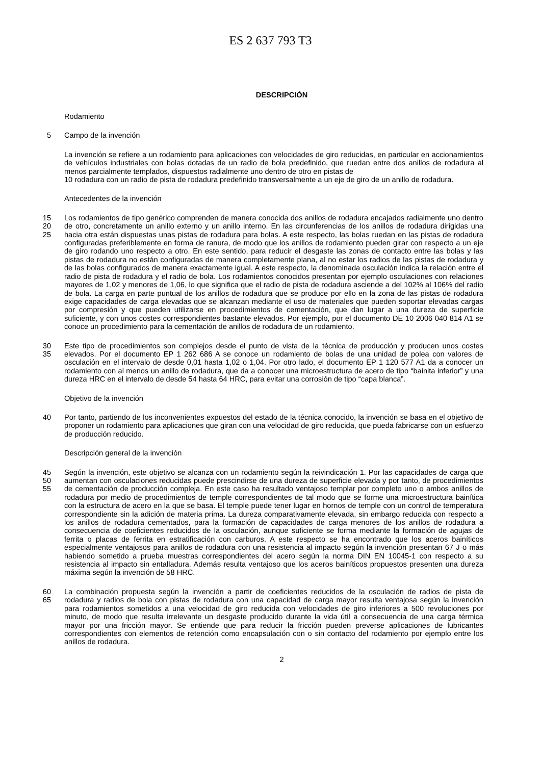ES 2 637 793 T3
DESCRIPCIÓN
Rodamiento
5 Campo de la invención
La invención se refiere a un rodamiento para aplicaciones con velocidades de giro reducidas, en particular en accionamientos de vehículos industriales con bolas dotadas de un radio de bola predefinido, que ruedan entre dos anillos de rodadura al menos parcialmente templados, dispuestos radialmente uno dentro de otro en pistas de
10 rodadura con un radio de pista de rodadura predefinido transversalmente a un eje de giro de un anillo de rodadura.
Antecedentes de la invención
15
20
25 Los rodamientos de tipo genérico comprenden de manera conocida dos anillos de rodadura encajados radialmente uno dentro de otro, concretamente un anillo externo y un anillo interno. En las circunferencias de los anillos de rodadura dirigidas una hacia otra están dispuestas unas pistas de rodadura para bolas. A este respecto, las bolas ruedan en las pistas de rodadura configuradas preferiblemente en forma de ranura, de modo que los anillos de rodamiento pueden girar con respecto a un eje de giro rodando uno respecto a otro. En este sentido, para reducir el desgaste las zonas de contacto entre las bolas y las pistas de rodadura no están configuradas de manera completamente plana, al no estar los radios de las pistas de rodadura y de las bolas configurados de manera exactamente igual. A este respecto, la denominada osculación indica la relación entre el radio de pista de rodadura y el radio de bola. Los rodamientos conocidos presentan por ejemplo osculaciones con relaciones mayores de 1,02 y menores de 1,06, lo que significa que el radio de pista de rodadura asciende a del 102% al 106% del radio de bola. La carga en parte puntual de los anillos de rodadura que se produce por ello en la zona de las pistas de rodadura exige capacidades de carga elevadas que se alcanzan mediante el uso de materiales que pueden soportar elevadas cargas por compresión y que pueden utilizarse en procedimientos de cementación, que dan lugar a una dureza de superficie suficiente, y con unos costes correspondientes bastante elevados. Por ejemplo, por el documento DE 10 2006 040 814 A1 se conoce un procedimiento para la cementación de anillos de rodadura de un rodamiento.
30
35 Este tipo de procedimientos son complejos desde el punto de vista de la técnica de producción y producen unos costes elevados. Por el documento EP 1 262 686 A se conoce un rodamiento de bolas de una unidad de polea con valores de osculación en el intervalo de desde 0,01 hasta 1,02 o 1,04. Por otro lado, el documento EP 1 120 577 A1 da a conocer un rodamiento con al menos un anillo de rodadura, que da a conocer una microestructura de acero de tipo “bainita inferior” y una dureza HRC en el intervalo de desde 54 hasta 64 HRC, para evitar una corrosión de tipo “capa blanca”.
Objetivo de la invención
40 Por tanto, partiendo de los inconvenientes expuestos del estado de la técnica conocido, la invención se basa en el objetivo de proponer un rodamiento para aplicaciones que giran con una velocidad de giro reducida, que pueda fabricarse con un esfuerzo de producción reducido.
Descripción general de la invención
45
50
55 Según la invención, este objetivo se alcanza con un rodamiento según la reivindicación 1. Por las capacidades de carga que aumentan con osculaciones reducidas puede prescindirse de una dureza de superficie elevada y por tanto, de procedimientos de cementación de producción compleja. En este caso ha resultado ventajoso templar por completo uno o ambos anillos de rodadura por medio de procedimientos de temple correspondientes de tal modo que se forme una microestructura bainítica con la estructura de acero en la que se basa. El temple puede tener lugar en hornos de temple con un control de temperatura correspondiente sin la adición de materia prima. La dureza comparativamente elevada, sin embargo reducida con respecto a los anillos de rodadura cementados, para la formación de capacidades de carga menores de los anillos de rodadura a consecuencia de coeficientes reducidos de la osculación, aunque suficiente se forma mediante la formación de agujas de ferrita o placas de ferrita en estratificación con carburos. A este respecto se ha encontrado que los aceros bainíticos especialmente ventajosos para anillos de rodadura con una resistencia al impacto según la invención presentan 67 J o más habiendo sometido a prueba muestras correspondientes del acero según la norma DIN EN 10045-1 con respecto a su resistencia al impacto sin entalladura. Además resulta ventajoso que los aceros bainíticos propuestos presenten una dureza máxima según la invención de 58 HRC.
60
65 La combinación propuesta según la invención a partir de coeficientes reducidos de la osculación de radios de pista de rodadura y radios de bola con pistas de rodadura con una capacidad de carga mayor resulta ventajosa según la invención para rodamientos sometidos a una velocidad de giro reducida con velocidades de giro inferiores a 500 revoluciones por minuto, de modo que resulta irrelevante un desgaste producido durante la vida útil a consecuencia de una carga térmica mayor por una fricción mayor. Se entiende que para reducir la fricción pueden preverse aplicaciones de lubricantes correspondientes con elementos de retención como encapsulación con o sin contacto del rodamiento por ejemplo entre los anillos de rodadura.
2